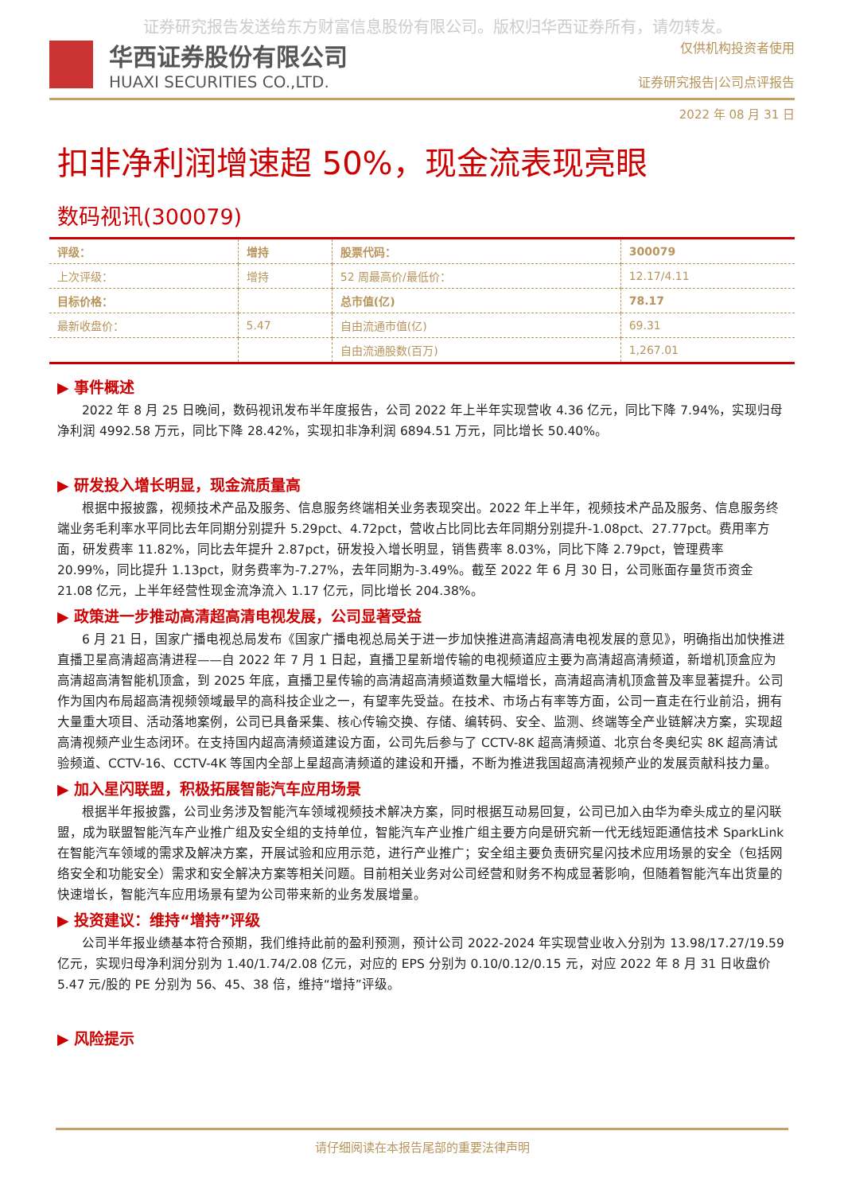证券研究报告发送给东方财富信息股份有限公司。版权归华西证券所有，请勿转发。
华西证券股份有限公司
HUAXI SECURITIES CO.,LTD.
仅供机构投资者使用
证券研究报告|公司点评报告
2022 年 08 月 31 日
扣非净利润增速超 50%，现金流表现亮眼
数码视讯(300079)
| 评级： | 增持 | 股票代码： | 300079 |
| 上次评级： | 增持 | 52 周最高价/最低价： | 12.17/4.11 |
| 目标价格： | | 总市值(亿) | 78.17 |
| 最新收盘价： | 5.47 | 自由流通市值(亿) | 69.31 |
| | | 自由流通股数(百万) | 1,267.01 |
▶ 事件概述
2022 年 8 月 25 日晚间，数码视讯发布半年度报告，公司 2022 年上半年实现营收 4.36 亿元，同比下降 7.94%，实现归母净利润 4992.58 万元，同比下降 28.42%，实现扣非净利润 6894.51 万元，同比增长 50.40%。
▶ 研发投入增长明显，现金流质量高
根据中报披露，视频技术产品及服务、信息服务终端相关业务表现突出。2022 年上半年，视频技术产品及服务、信息服务终端业务毛利率水平同比去年同期分别提升 5.29pct、4.72pct，营收占比同比去年同期分别提升-1.08pct、27.77pct。费用率方面，研发费率 11.82%，同比去年提升 2.87pct，研发投入增长明显，销售费率 8.03%，同比下降 2.79pct，管理费率 20.99%，同比提升 1.13pct，财务费率为-7.27%，去年同期为-3.49%。截至 2022 年 6 月 30 日，公司账面存量货币资金 21.08 亿元，上半年经营性现金流净流入 1.17 亿元，同比增长 204.38%。
▶ 政策进一步推动高清超高清电视发展，公司显著受益
6 月 21 日，国家广播电视总局发布《国家广播电视总局关于进一步加快推进高清超高清电视发展的意见》，明确指出加快推进直播卫星高清超高清进程——自 2022 年 7 月 1 日起，直播卫星新增传输的电视频道应主要为高清超高清频道，新增机顶盒应为高清超高清智能机顶盒，到 2025 年底，直播卫星传输的高清超高清频道数量大幅增长，高清超高清机顶盒普及率显著提升。公司作为国内布局超高清视频领域最早的高科技企业之一，有望率先受益。在技术、市场占有率等方面，公司一直走在行业前沿，拥有大量重大项目、活动落地案例，公司已具备采集、核心传输交换、存储、编转码、安全、监测、终端等全产业链解决方案，实现超高清视频产业生态闭环。在支持国内超高清频道建设方面，公司先后参与了 CCTV-8K 超高清频道、北京台冬奥纪实 8K 超高清试验频道、CCTV-16、CCTV-4K 等国内全部上星超高清频道的建设和开播，不断为推进我国超高清视频产业的发展贡献科技力量。
▶ 加入星闪联盟，积极拓展智能汽车应用场景
根据半年报披露，公司业务涉及智能汽车领域视频技术解决方案，同时根据互动易回复，公司已加入由华为牵头成立的星闪联盟，成为联盟智能汽车产业推广组及安全组的支持单位，智能汽车产业推广组主要方向是研究新一代无线短距通信技术 SparkLink 在智能汽车领域的需求及解决方案，开展试验和应用示范，进行产业推广；安全组主要负责研究星闪技术应用场景的安全（包括网络安全和功能安全）需求和安全解决方案等相关问题。目前相关业务对公司经营和财务不构成显著影响，但随着智能汽车出货量的快速增长，智能汽车应用场景有望为公司带来新的业务发展增量。
▶ 投资建议：维持“增持”评级
公司半年报业绩基本符合预期，我们维持此前的盈利预测，预计公司 2022-2024 年实现营业收入分别为 13.98/17.27/19.59 亿元，实现归母净利润分别为 1.40/1.74/2.08 亿元，对应的 EPS 分别为 0.10/0.12/0.15 元，对应 2022 年 8 月 31 日收盘价 5.47 元/股的 PE 分别为 56、45、38 倍，维持“增持”评级。
▶ 风险提示
请仔细阅读在本报告尾部的重要法律声明